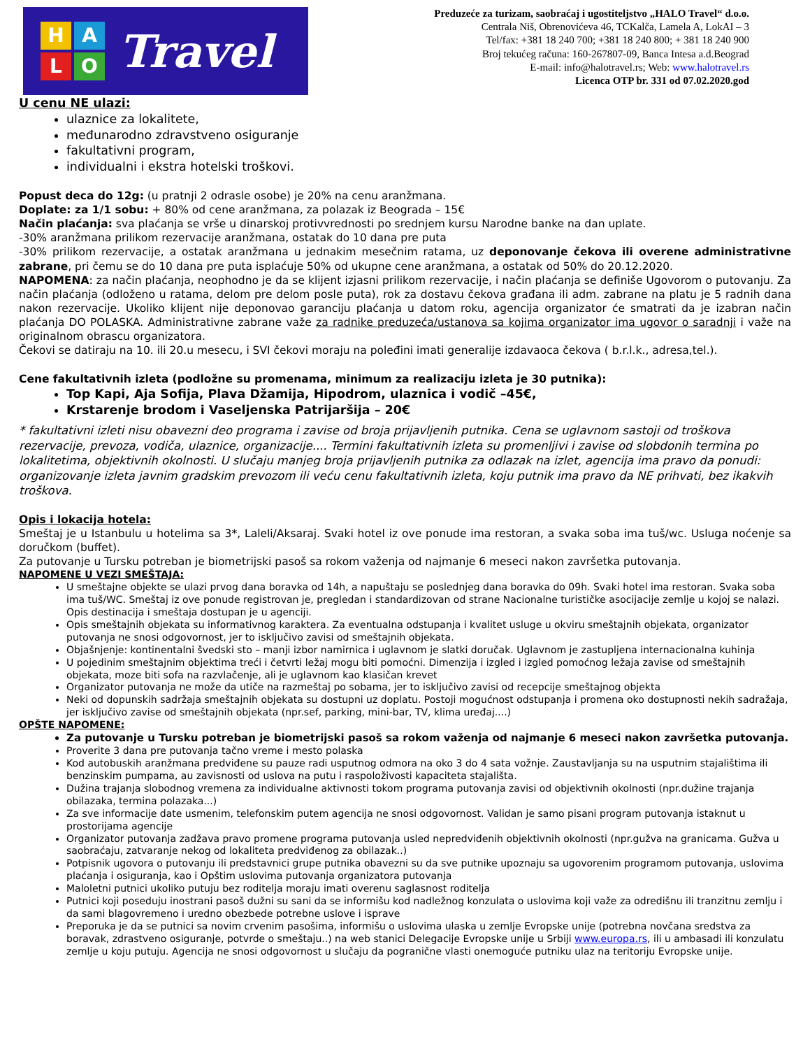H
A
L
O
Travel
Preduzeće za turizam, saobraćaj i ugostiteljstvo „HALO Travel“ d.o.o.
Centrala Niš, Obrenovićeva 46, TCKalča, Lamela A, LokAI – 3
Tel/fax: +381 18 240 700; +381 18 240 800; + 381 18 240 900
Broj tekućeg računa: 160-267807-09, Banca Intesa a.d.Beograd
E-mail: info@halotravel.rs; Web: www.halotravel.rs
Licenca OTP br. 331 od 07.02.2020.god
U cenu NE ulazi:
ulaznice za lokalitete,
međunarodno zdravstveno osiguranje
fakultativni program,
individualni i ekstra hotelski troškovi.
Popust deca do 12g: (u pratnji 2 odrasle osobe) je 20% na cenu aranžmana.
Doplate: za 1/1 sobu: + 80% od cene aranžmana, za polazak iz Beograda – 15€
Način plaćanja: sva plaćanja se vrše u dinarskoj protivvrednosti po srednjem kursu Narodne banke na dan uplate.
-30% aranžmana prilikom rezervacije aranžmana, ostatak do 10 dana pre puta
-30% prilikom rezervacije, a ostatak aranžmana u jednakim mesečnim ratama, uz deponovanje čekova ili overene administrativne zabrane, pri čemu se do 10 dana pre puta isplaćuje 50% od ukupne cene aranžmana, a ostatak od 50% do 20.12.2020.
NAPOMENA: za način plaćanja, neophodno je da se klijent izjasni prilikom rezervacije, i način plaćanja se definiše Ugovorom o putovanju. Za način plaćanja (odloženo u ratama, delom pre delom posle puta), rok za dostavu čekova građana ili adm. zabrane na platu je 5 radnih dana nakon rezervacije. Ukoliko klijent nije deponovao garanciju plaćanja u datom roku, agencija organizator će smatrati da je izabran način plaćanja DO POLASKA. Administrativne zabrane važe za radnike preduzeća/ustanova sa kojima organizator ima ugovor o saradnji i važe na originalnom obrascu organizatora.
Čekovi se datiraju na 10. ili 20.u mesecu, i SVI čekovi moraju na poleđini imati generalije izdavaoca čekova ( b.r.l.k., adresa,tel.).
Cene fakultativnih izleta (podložne su promenama, minimum za realizaciju izleta je 30 putnika):
Top Kapi, Aja Sofija, Plava Džamija, Hipodrom, ulaznica i vodič –45€,
Krstarenje brodom i Vaseljenska Patrijaršija – 20€
* fakultativni izleti nisu obavezni deo programa i zavise od broja prijavljenih putnika. Cena se uglavnom sastoji od troškova rezervacije, prevoza, vodiča, ulaznice, organizacije.... Termini fakultativnih izleta su promenljivi i zavise od slobdonih termina po lokalitetima, objektivnih okolnosti. U slučaju manjeg broja prijavljenih putnika za odlazak na izlet, agencija ima pravo da ponudi: organizovanje izleta javnim gradskim prevozom ili veću cenu fakultativnih izleta, koju putnik ima pravo da NE prihvati, bez ikakvih troškova.
Opis i lokacija hotela:
Smeštaj je u Istanbulu u hotelima sa 3*, Laleli/Aksaraj. Svaki hotel iz ove ponude ima restoran, a svaka soba ima tuš/wc. Usluga noćenje sa doručkom (buffet).
Za putovanje u Tursku potreban je biometrijski pasoš sa rokom važenja od najmanje 6 meseci nakon završetka putovanja.
NAPOMENE U VEZI SMEŠTAJA:
U smeštajne objekte se ulazi prvog dana boravka od 14h, a napuštaju se poslednjeg dana boravka do 09h. Svaki hotel ima restoran. Svaka soba ima tuš/WC. Smeštaj iz ove ponude registrovan je, pregledan i standardizovan od strane Nacionalne turističke asocijacije zemlje u kojoj se nalazi. Opis destinacija i smeštaja dostupan je u agenciji.
Opis smeštajnih objekata su informativnog karaktera. Za eventualna odstupanja i kvalitet usluge u okviru smeštajnih objekata, organizator putovanja ne snosi odgovornost, jer to isključivo zavisi od smeštajnih objekata.
Objašnjenje: kontinentalni švedski sto – manji izbor namirnica i uglavnom je slatki doručak. Uglavnom je zastupljena internacionalna kuhinja
U pojedinim smeštajnim objektima treći i četvrti ležaj mogu biti pomoćni. Dimenzija i izgled i izgled pomoćnog ležaja zavise od smeštajnih objekata, moze biti sofa na razvlačenje, ali je uglavnom kao klasičan krevet
Organizator putovanja ne može da utiče na razmeštaj po sobama, jer to isključivo zavisi od recepcije smeštajnog objekta
Neki od dopunskih sadržaja smeštajnih objekata su dostupni uz doplatu. Postoji mogućnost odstupanja i promena oko dostupnosti nekih sadražaja, jer isključivo zavise od smeštajnih objekata (npr.sef, parking, mini-bar, TV, klima uređaj....)
OPŠTE NAPOMENE:
Za putovanje u Tursku potreban je biometrijski pasoš sa rokom važenja od najmanje 6 meseci nakon završetka putovanja.
Proverite 3 dana pre putovanja tačno vreme i mesto polaska
Kod autobuskih aranžmana predviđene su pauze radi usputnog odmora na oko 3 do 4 sata vožnje. Zaustavljanja su na usputnim stajalištima ili benzinskim pumpama, au zavisnosti od uslova na putu i raspoloživosti kapaciteta stajališta.
Dužina trajanja slobodnog vremena za individualne aktivnosti tokom programa putovanja zavisi od objektivnih okolnosti (npr.dužine trajanja obilazaka, termina polazaka...)
Za sve informacije date usmenim, telefonskim putem agencija ne snosi odgovornost. Validan je samo pisani program putovanja istaknut u prostorijama agencije
Organizator putovanja zadžava pravo promene programa putovanja usled nepredviđenih objektivnih okolnosti (npr.gužva na granicama. Gužva u saobraćaju, zatvaranje nekog od lokaliteta predviđenog za obilazak..)
Potpisnik ugovora o putovanju ili predstavnici grupe putnika obavezni su da sve putnike upoznaju sa ugovorenim programom putovanja, uslovima plaćanja i osiguranja, kao i Opštim uslovima putovanja organizatora putovanja
Maloletni putnici ukoliko putuju bez roditelja moraju imati overenu saglasnost roditelja
Putnici koji poseduju inostrani pasoš dužni su sani da se informišu kod nadležnog konzulata o uslovima koji važe za odredišnu ili tranzitnu zemlju i da sami blagovremeno i uredno obezbede potrebne uslove i isprave
Preporuka je da se putnici sa novim crvenim pasošima, informišu o uslovima ulaska u zemlje Evropske unije (potrebna novčana sredstva za boravak, zdrastveno osiguranje, potvrde o smeštaju..) na web stanici Delegacije Evropske unije u Srbiji www.europa.rs, ili u ambasadi ili konzulatu zemlje u koju putuju. Agencija ne snosi odgovornost u slučaju da pogranične vlasti onemoguće putniku ulaz na teritoriju Evropske unije.